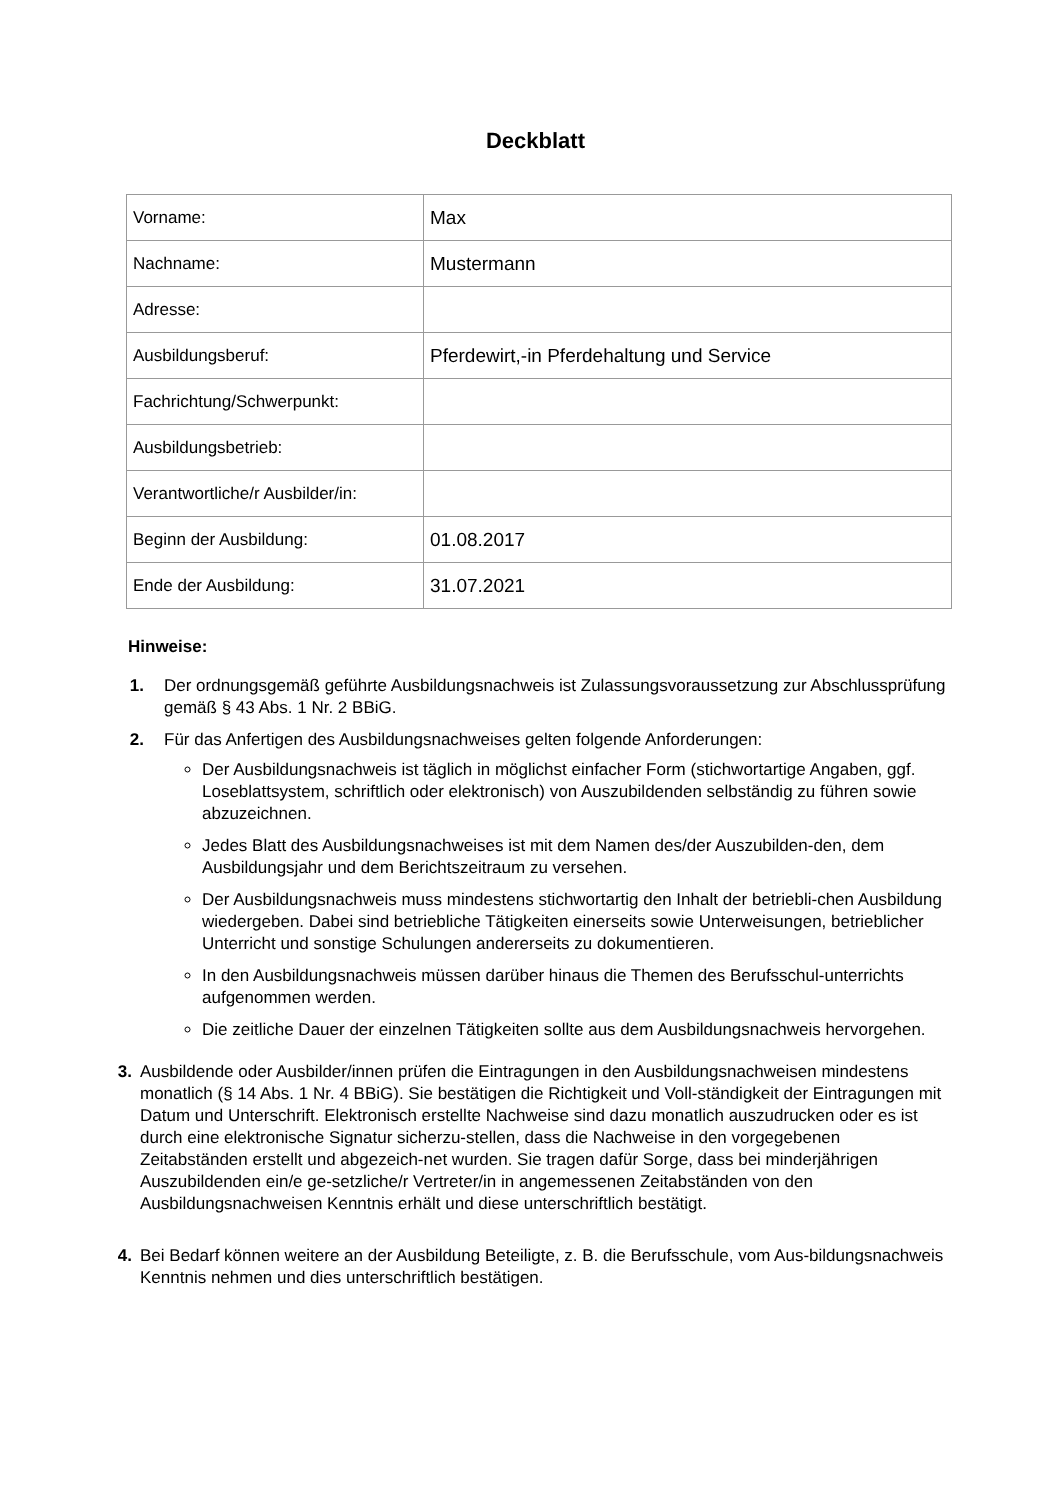Deckblatt
| Vorname: | Max |
| Nachname: | Mustermann |
| Adresse: | |
| Ausbildungsberuf: | Pferdewirt,-in Pferdehaltung und Service |
| Fachrichtung/Schwerpunkt: | |
| Ausbildungsbetrieb: | |
| Verantwortliche/r Ausbilder/in: | |
| Beginn der Ausbildung: | 01.08.2017 |
| Ende der Ausbildung: | 31.07.2021 |
Hinweise:
1. Der ordnungsgemäß geführte Ausbildungsnachweis ist Zulassungsvoraussetzung zur Abschlussprüfung gemäß § 43 Abs. 1 Nr. 2 BBiG.
2. Für das Anfertigen des Ausbildungsnachweises gelten folgende Anforderungen:
Der Ausbildungsnachweis ist täglich in möglichst einfacher Form (stichwortartige Angaben, ggf. Loseblattsystem, schriftlich oder elektronisch) von Auszubildenden selbständig zu führen sowie abzuzeichnen.
Jedes Blatt des Ausbildungsnachweises ist mit dem Namen des/der Auszubilden-den, dem Ausbildungsjahr und dem Berichtszeitraum zu versehen.
Der Ausbildungsnachweis muss mindestens stichwortartig den Inhalt der betriebli-chen Ausbildung wiedergeben. Dabei sind betriebliche Tätigkeiten einerseits sowie Unterweisungen, betrieblicher Unterricht und sonstige Schulungen andererseits zu dokumentieren.
In den Ausbildungsnachweis müssen darüber hinaus die Themen des Berufsschul-unterrichts aufgenommen werden.
Die zeitliche Dauer der einzelnen Tätigkeiten sollte aus dem Ausbildungsnachweis hervorgehen.
3. Ausbildende oder Ausbilder/innen prüfen die Eintragungen in den Ausbildungsnachweisen mindestens monatlich (§ 14 Abs. 1 Nr. 4 BBiG). Sie bestätigen die Richtigkeit und Voll-ständigkeit der Eintragungen mit Datum und Unterschrift. Elektronisch erstellte Nachweise sind dazu monatlich auszudrucken oder es ist durch eine elektronische Signatur sicherzu-stellen, dass die Nachweise in den vorgegebenen Zeitabständen erstellt und abgezeich-net wurden. Sie tragen dafür Sorge, dass bei minderjährigen Auszubildenden ein/e ge-setzliche/r Vertreter/in in angemessenen Zeitabständen von den Ausbildungsnachweisen Kenntnis erhält und diese unterschriftlich bestätigt.
4. Bei Bedarf können weitere an der Ausbildung Beteiligte, z. B. die Berufsschule, vom Aus-bildungsnachweis Kenntnis nehmen und dies unterschriftlich bestätigen.